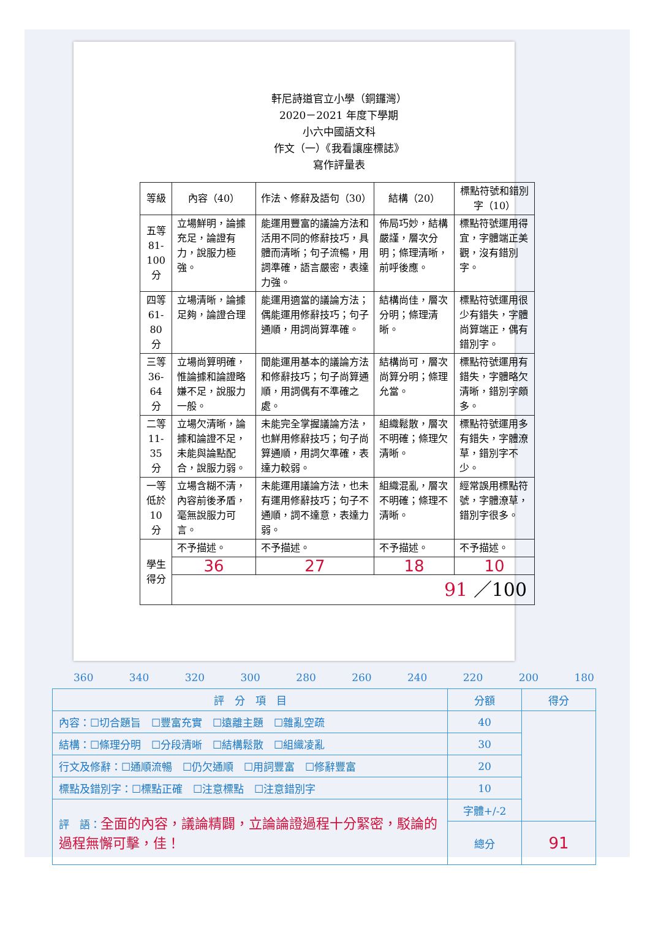軒尼詩道官立小學（銅鑼灣）
2020－2021 年度下學期
小六中國語文科
作文（一）《我看讓座標誌》
寫作評量表
| 等級 | 內容（40） | 作法、修辭及語句（30） | 結構（20） | 標點符號和錯別字（10） |
| --- | --- | --- | --- | --- |
| 五等 81-100 分 | 立場鮮明，論據充足，論證有力，說服力極強。 | 能運用豐富的議論方法和活用不同的修辭技巧，具體而清晰；句子流暢，用詞準確，語言嚴密，表達力強。 | 佈局巧妙，結構嚴謹，層次分明；條理清晰，前呼後應。 | 標點符號運用得宜，字體端正美觀，沒有錯別字。 |
| 四等 61-80 分 | 立場清晰，論據足夠，論證合理 | 能運用適當的議論方法；偶能運用修辭技巧；句子通順，用詞尚算準確。 | 結構尚佳，層次分明；條理清晰。 | 標點符號運用很少有錯失，字體尚算端正，偶有錯別字。 |
| 三等 36-64 分 | 立場尚算明確，惟論據和論證略嫌不足，說服力一般。 | 間能運用基本的議論方法和修辭技巧；句子尚算通順，用詞偶有不準確之處。 | 結構尚可，層次尚算分明；條理允當。 | 標點符號運用有錯失，字體略欠清晰，錯別字頗多。 |
| 二等 11-35 分 | 立場欠清晰，論據和論證不足，未能與論點配合，說服力弱。 | 未能完全掌握議論方法，也鮮用修辭技巧；句子尚算通順，用詞欠準確，表達力較弱。 | 組織鬆散，層次不明確；條理欠清晰。 | 標點符號運用多有錯失，字體潦草，錯別字不少。 |
| 一等 低於 10 分 | 立場含糊不清，內容前後矛盾，毫無說服力可言。 | 未能運用議論方法，也未有運用修辭技巧；句子不通順，詞不達意，表達力弱。 | 組織混亂，層次不明確；條理不清晰。 | 經常誤用標點符號，字體潦草，錯別字很多。 |
| 學生 得分 | 不予描述。 | 不予描述。 | 不予描述。 | 不予描述。 |
| | 36 | 27 | 18 | 10 |
| | 91 ／100 | | | |
360 340 320 300 280 260 240 220 200 180
| 評 分 項 目 | 分額 | 得分 |
| 內容：☐切合題旨 ☐豐富充實 ☐遠離主題 ☐雜亂空疏 | 40 | |
| 結構：☐條理分明 ☐分段清晰 ☐結構鬆散 ☐組織凌亂 | 30 | |
| 行文及修辭：☐通順流暢 ☐仍欠通順 ☐用詞豐富 ☐修辭豐富 | 20 | |
| 標點及錯別字：☐標點正確 ☐注意標點 ☐注意錯別字 | 10 | |
| 評 語： 全面的內容，議論精闢，立論論證過程十分緊密，駁論的過程無懈可擊，佳！ | 字體+/-2 | |
| | 總分 | 91 |